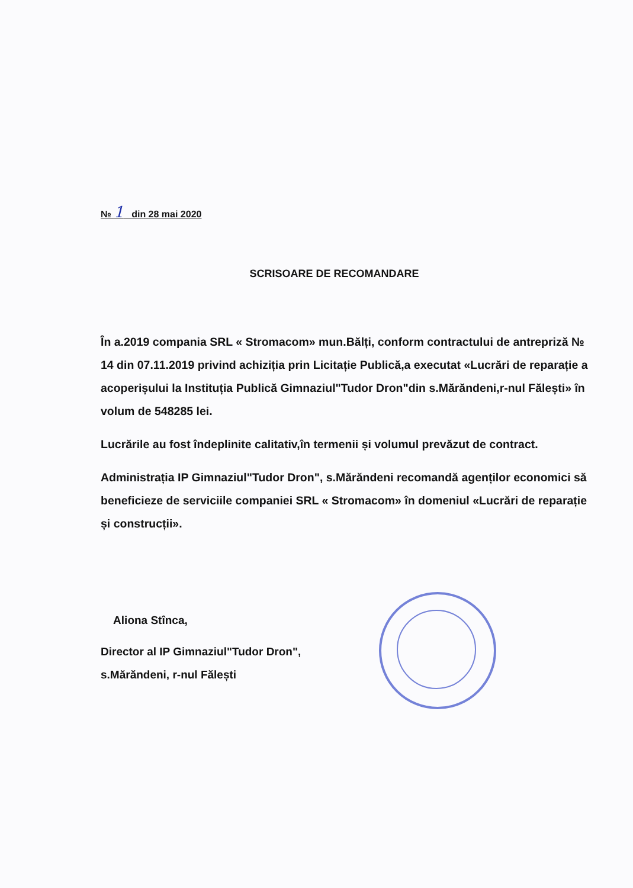№ 1 din 28 mai 2020
SCRISOARE DE RECOMANDARE
În a.2019 compania SRL « Stromacom» mun.Bălți, conform contractului de antrepriză № 14 din 07.11.2019 privind achiziția prin Licitație Publică,a executat «Lucrări de reparație a acoperișului la Instituția Publică Gimnaziul"Tudor Dron"din s.Mărăndeni,r-nul Fălești» în volum de 548285 lei.
Lucrările au fost îndeplinite calitativ,în termenii și volumul prevăzut de contract.
Administrația IP Gimnaziul"Tudor Dron", s.Mărăndeni recomandă agenților economici să beneficieze de serviciile companiei SRL « Stromacom» în domeniul «Lucrări de reparație și construcții».
Aliona Stînca,
Director al IP Gimnaziul"Tudor Dron",
s.Mărăndeni, r-nul Fălești